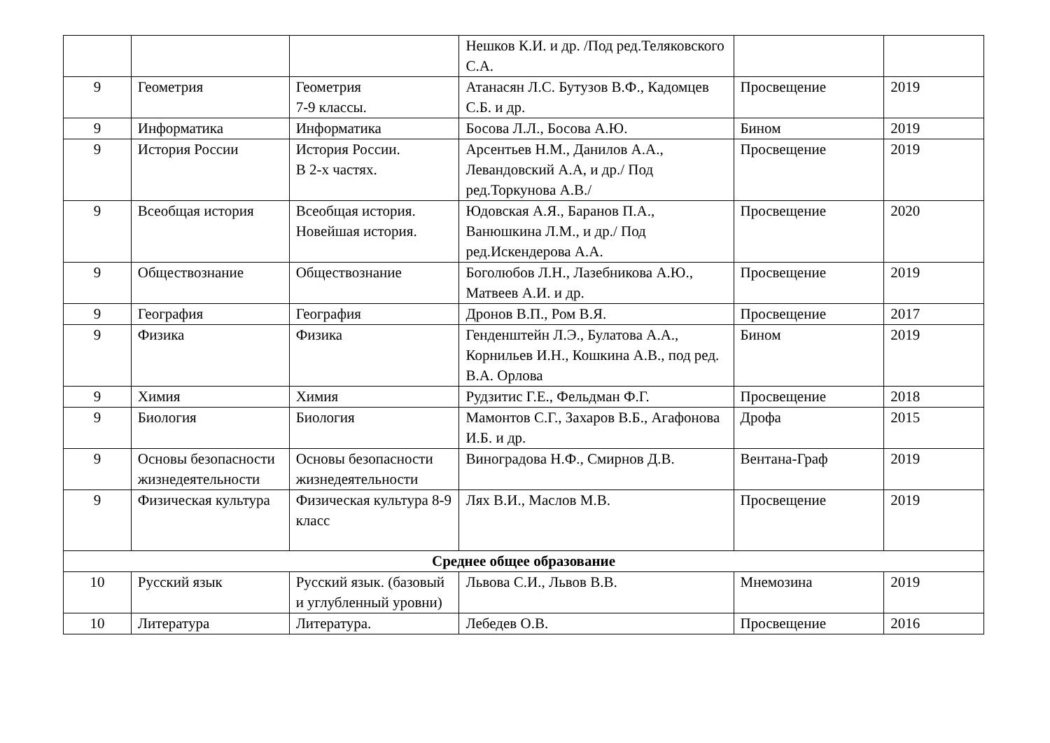| | | | Нешков К.И. и др. /Под ред.Теляковского С.А. | | |
| 9 | Геометрия | Геометрия 7-9 классы. | Атанасян Л.С. Бутузов В.Ф., Кадомцев С.Б. и др. | Просвещение | 2019 |
| 9 | Информатика | Информатика | Босова Л.Л., Босова А.Ю. | Бином | 2019 |
| 9 | История России | История России. В 2-х частях. | Арсентьев Н.М., Данилов А.А., Левандовский А.А, и др./ Под ред.Торкунова А.В./ | Просвещение | 2019 |
| 9 | Всеобщая история | Всеобщая история. Новейшая история. | Юдовская А.Я., Баранов П.А., Ванюшкина Л.М., и др./ Под ред.Искендерова А.А. | Просвещение | 2020 |
| 9 | Обществознание | Обществознание | Боголюбов Л.Н., Лазебникова А.Ю., Матвеев А.И. и др. | Просвещение | 2019 |
| 9 | География | География | Дронов В.П., Ром В.Я. | Просвещение | 2017 |
| 9 | Физика | Физика | Генденштейн Л.Э., Булатова А.А., Корнильев И.Н., Кошкина А.В., под ред. В.А. Орлова | Бином | 2019 |
| 9 | Химия | Химия | Рудзитис Г.Е., Фельдман Ф.Г. | Просвещение | 2018 |
| 9 | Биология | Биология | Мамонтов С.Г., Захаров В.Б., Агафонова И.Б. и др. | Дрофа | 2015 |
| 9 | Основы безопасности жизнедеятельности | Основы безопасности жизнедеятельности | Виноградова Н.Ф., Смирнов Д.В. | Вентана-Граф | 2019 |
| 9 | Физическая культура | Физическая культура 8-9 класс | Лях В.И., Маслов М.В. | Просвещение | 2019 |
| Среднее общее образование | | | | | |
| 10 | Русский язык | Русский язык. (базовый и углубленный уровни) | Львова С.И., Львов В.В. | Мнемозина | 2019 |
| 10 | Литература | Литература. | Лебедев О.В. | Просвещение | 2016 |